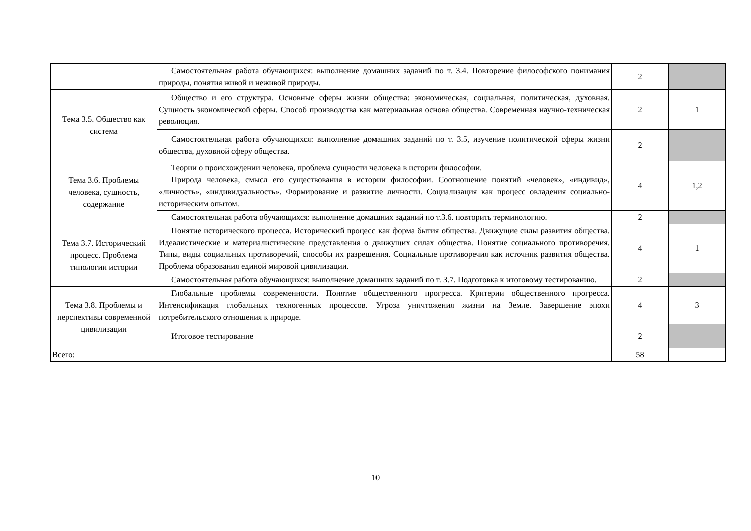| | Самостоятельная работа обучающихся: выполнение домашних заданий по т. 3.4. Повторение философского понимания природы, понятия живой и неживой природы. | 2 | |
| Тема 3.5. Общество как система | Общество и его структура. Основные сферы жизни общества: экономическая, социальная, политическая, духовная. Сущность экономической сферы. Способ производства как материальная основа общества. Современная научно-техническая революция. | 2 | 1 |
| | Самостоятельная работа обучающихся: выполнение домашних заданий по т. 3.5, изучение политической сферы жизни общества, духовной сферу общества. | 2 | |
| Тема 3.6. Проблемы человека, сущность, содержание | Теории о происхождении человека, проблема сущности человека в истории философии. Природа человека, смысл его существования в истории философии. Соотношение понятий «человек», «индивид», «личность», «индивидуальность». Формирование и развитие личности. Социализация как процесс овладения социально-историческим опытом. | 4 | 1,2 |
| | Самостоятельная работа обучающихся: выполнение домашних заданий по т.3.6. повторить терминологию. | 2 | |
| Тема 3.7. Исторический процесс. Проблема типологии истории | Понятие исторического процесса. Исторический процесс как форма бытия общества. Движущие силы развития общества. Идеалистические и материалистические представления о движущих силах общества. Понятие социального противоречия. Типы, виды социальных противоречий, способы их разрешения. Социальные противоречия как источник развития общества. Проблема образования единой мировой цивилизации. | 4 | 1 |
| | Самостоятельная работа обучающихся: выполнение домашних заданий по т. 3.7. Подготовка к итоговому тестированию. | 2 | |
| Тема 3.8. Проблемы и перспективы современной цивилизации | Глобальные проблемы современности. Понятие общественного прогресса. Критерии общественного прогресса. Интенсификация глобальных техногенных процессов. Угроза уничтожения жизни на Земле. Завершение эпохи потребительского отношения к природе. | 4 | 3 |
| | Итоговое тестирование | 2 | |
| Всего: | | 58 | |
10